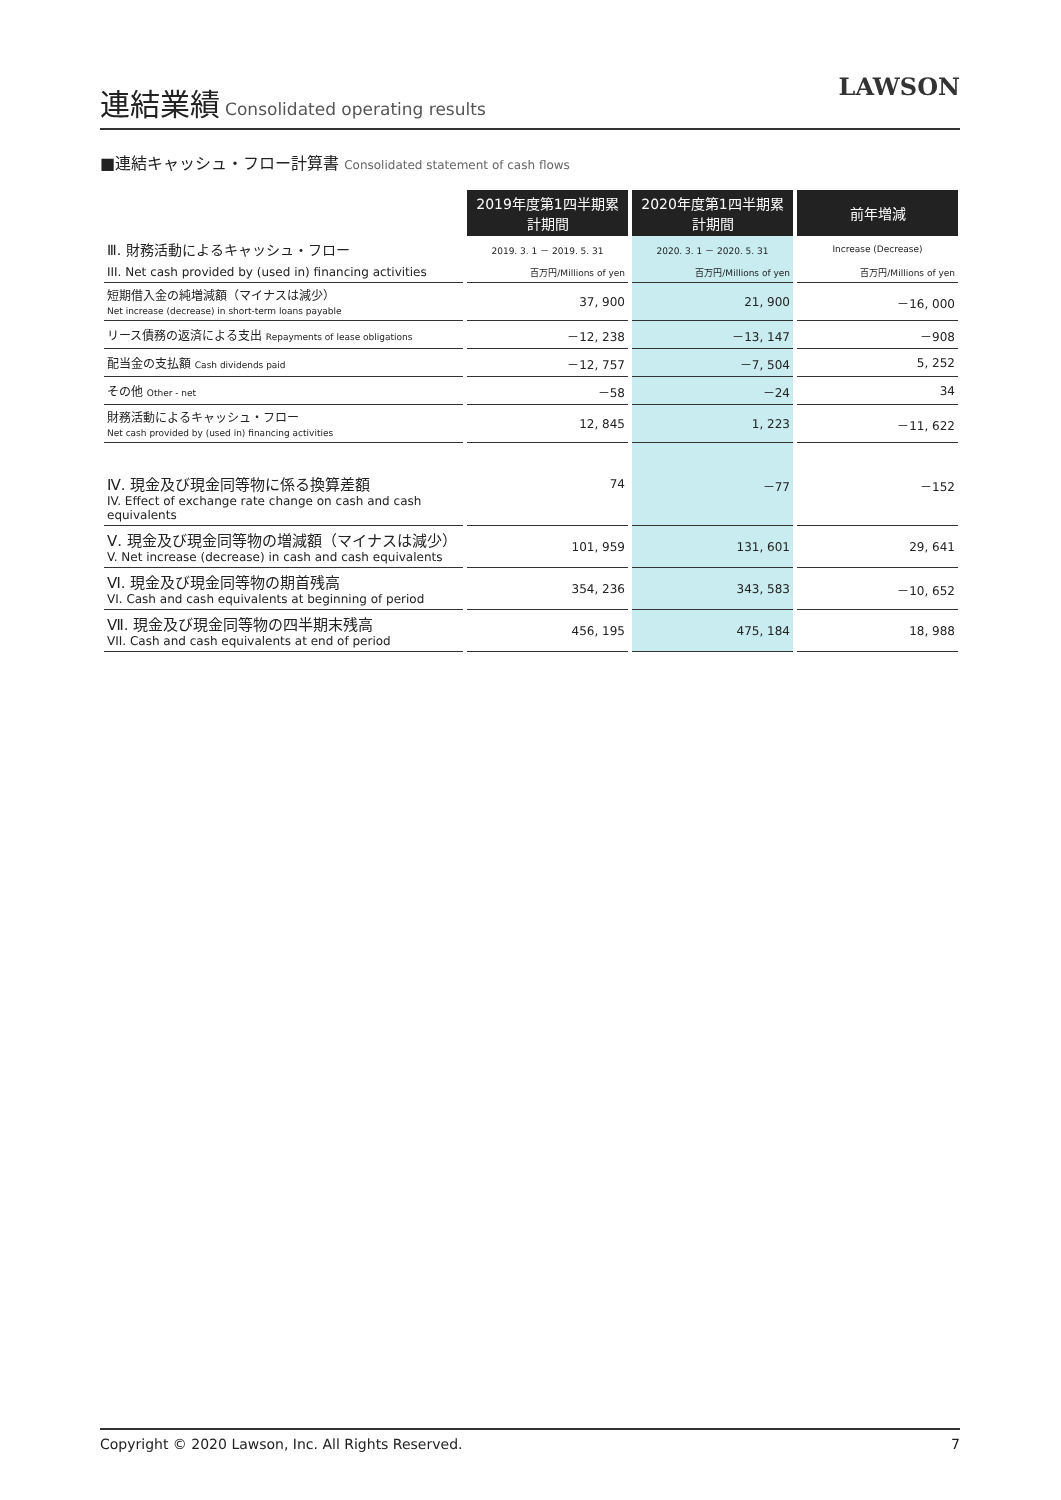連結業績
Consolidated operating results
LAWSON
■連結キャッシュ・フロー計算書 Consolidated statement of cash flows
| | 2019年度第1四半期累計期間 | 2020年度第1四半期累計期間 | 前年増減 |
| Ⅲ. 財務活動によるキャッシュ・フロー | 2019. 3. 1 － 2019. 5. 31 | 2020. 3. 1 － 2020. 5. 31 | Increase (Decrease) |
| III. Net cash provided by (used in) financing activities | 百万円/Millions of yen | 百万円/Millions of yen | 百万円/Millions of yen |
| 短期借入金の純増減額（マイナスは減少） Net increase (decrease) in short-term loans payable | 37, 900 | 21, 900 | －16, 000 |
| リース債務の返済による支出 Repayments of lease obligations | －12, 238 | －13, 147 | －908 |
| 配当金の支払額 Cash dividends paid | －12, 757 | －7, 504 | 5, 252 |
| その他 Other - net | －58 | －24 | 34 |
| 財務活動によるキャッシュ・フロー Net cash provided by (used in) financing activities | 12, 845 | 1, 223 | －11, 622 |
| Ⅳ. 現金及び現金同等物に係る換算差額 IV. Effect of exchange rate change on cash and cash equivalents | 74 | －77 | －152 |
| Ⅴ. 現金及び現金同等物の増減額（マイナスは減少） V. Net increase (decrease) in cash and cash equivalents | 101, 959 | 131, 601 | 29, 641 |
| Ⅵ. 現金及び現金同等物の期首残高 VI. Cash and cash equivalents at beginning of period | 354, 236 | 343, 583 | －10, 652 |
| Ⅶ. 現金及び現金同等物の四半期末残高 VII. Cash and cash equivalents at end of period | 456, 195 | 475, 184 | 18, 988 |
Copyright © 2020 Lawson, Inc. All Rights Reserved. 7